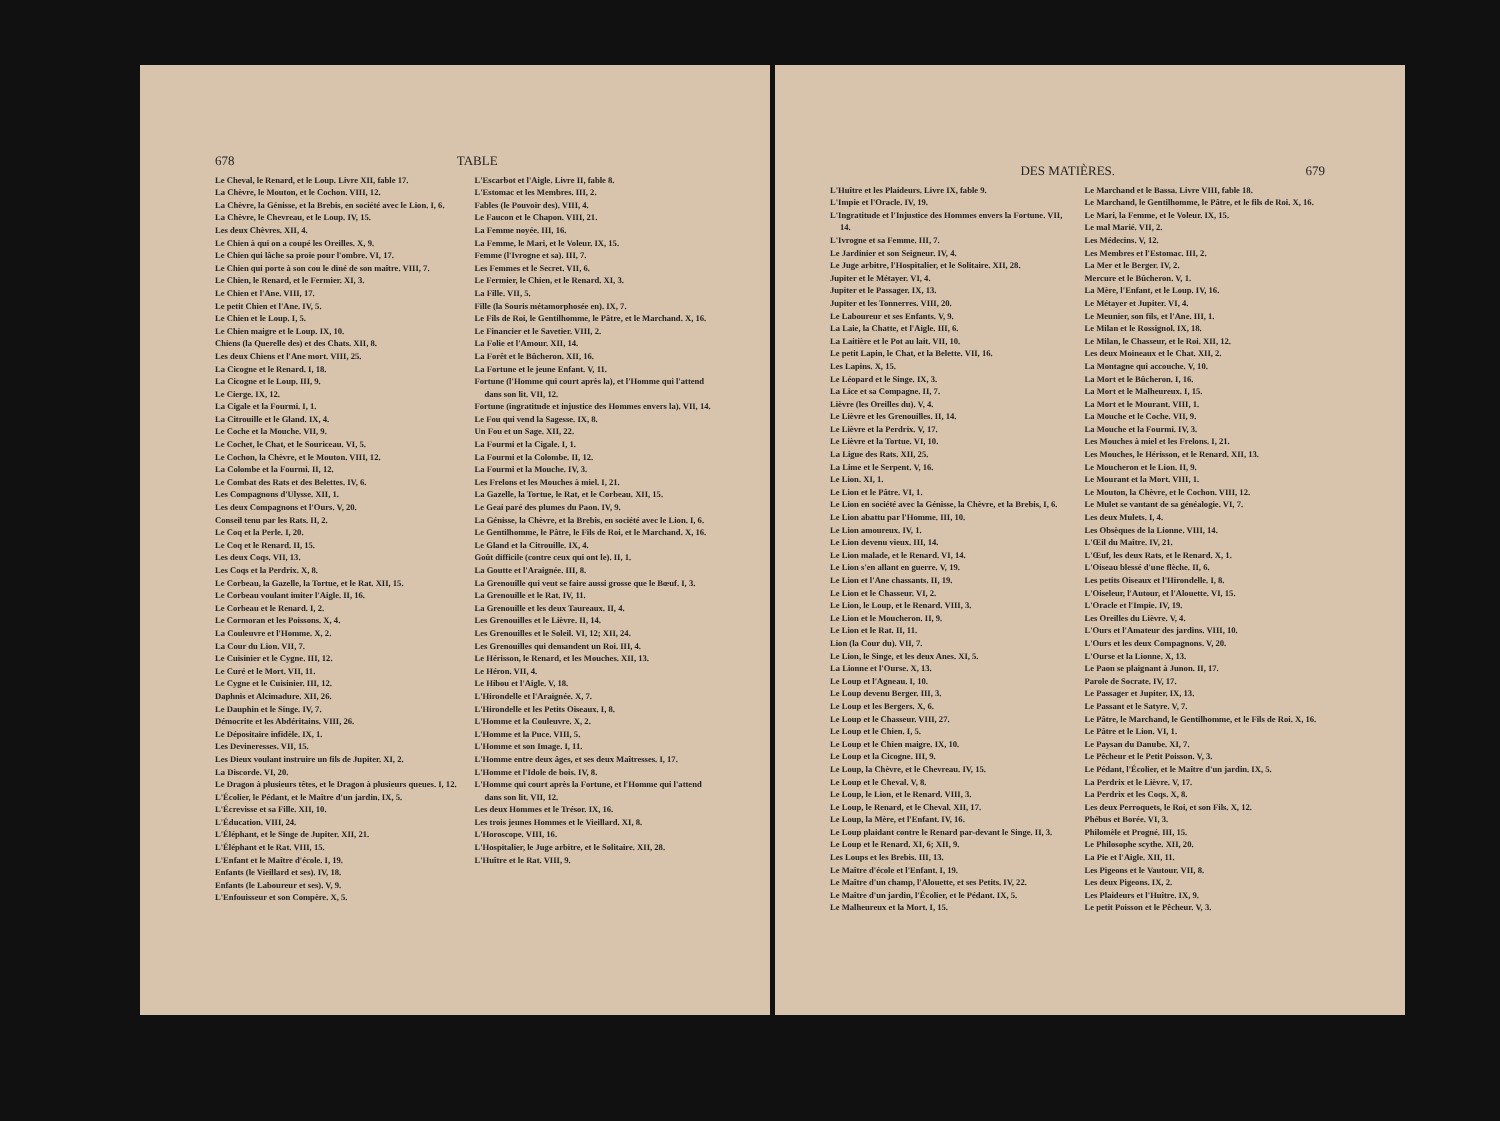678 TABLE
Le Cheval, le Renard, et le Loup. Livre XII, fable 17.
La Chèvre, le Mouton, et le Cochon. VIII, 12.
La Chèvre, la Génisse, et la Brebis, en société avec le Lion. I, 6.
La Chèvre, le Chevreau, et le Loup. IV, 15.
Les deux Chèvres. XII, 4.
Le Chien à qui on a coupé les Oreilles. X, 9.
Le Chien qui lâche sa proie pour l'ombre. VI, 17.
Le Chien qui porte à son cou le diné de son maître. VIII, 7.
Le Chien, le Renard, et le Fermier. XI, 3.
Le Chien et l'Ane. VIII, 17.
Le petit Chien et l'Ane. IV, 5.
Le Chien et le Loup. I, 5.
Le Chien maigre et le Loup. IX, 10.
Chiens (la Querelle des) et des Chats. XII, 8.
Les deux Chiens et l'Ane mort. VIII, 25.
La Cicogne et le Renard. I, 18.
La Cicogne et le Loup. III, 9.
Le Cierge. IX, 12.
La Cigale et la Fourmi. I, 1.
La Citrouille et le Gland. IX, 4.
Le Coche et la Mouche. VII, 9.
Le Cochet, le Chat, et le Souriceau. VI, 5.
Le Cochon, la Chèvre, et le Mouton. VIII, 12.
La Colombe et la Fourmi. II, 12.
Le Combat des Rats et des Belettes. IV, 6.
Les Compagnons d'Ulysse. XII, 1.
Les deux Compagnons et l'Ours. V, 20.
Conseil tenu par les Rats. II, 2.
Le Coq et la Perle. I, 20.
Le Coq et le Renard. II, 15.
Les deux Coqs. VII, 13.
Les Coqs et la Perdrix. X, 8.
Le Corbeau, la Gazelle, la Tortue, et le Rat. XII, 15.
Le Corbeau voulant imiter l'Aigle. II, 16.
Le Corbeau et le Renard. I, 2.
Le Cormoran et les Poissons. X, 4.
La Couleuvre et l'Homme. X, 2.
La Cour du Lion. VII, 7.
Le Cuisinier et le Cygne. III, 12.
Le Curé et le Mort. VII, 11.
Le Cygne et le Cuisinier. III, 12.
Daphnis et Alcimadure. XII, 26.
Le Dauphin et le Singe. IV, 7.
Démocrite et les Abdéritains. VIII, 26.
Le Dépositaire infidèle. IX, 1.
Les Devineresses. VII, 15.
Les Dieux voulant instruire un fils de Jupiter. XI, 2.
La Discorde. VI, 20.
Le Dragon à plusieurs têtes, et le Dragon à plusieurs queues. I, 12.
L'Écolier, le Pédant, et le Maître d'un jardin. IX, 5.
L'Écrevisse et sa Fille. XII, 10.
L'Éducation. VIII, 24.
L'Éléphant, et le Singe de Jupiter. XII, 21.
L'Éléphant et le Rat. VIII, 15.
L'Enfant et le Maître d'école. I, 19.
Enfants (le Vieillard et ses). IV, 18.
Enfants (le Laboureur et ses). V, 9.
L'Enfouisseur et son Compère. X, 5.
L'Escarbot et l'Aigle. Livre II, fable 8.
L'Estomac et les Membres. III, 2.
Fables (le Pouvoir des). VIII, 4.
Le Faucon et le Chapon. VIII, 21.
La Femme noyée. III, 16.
La Femme, le Mari, et le Voleur. IX, 15.
Femme (l'Ivrogne et sa). III, 7.
Les Femmes et le Secret. VII, 6.
Le Fermier, le Chien, et le Renard. XI, 3.
La Fille. VII, 5.
Fille (la Souris métamorphosée en). IX, 7.
Le Fils de Roi, le Gentilhomme, le Pâtre, et le Marchand. X, 16.
Le Financier et le Savetier. VIII, 2.
La Folie et l'Amour. XII, 14.
La Forêt et le Bûcheron. XII, 16.
La Fortune et le jeune Enfant. V, 11.
Fortune (l'Homme qui court après la), et l'Homme qui l'attend dans son lit. VII, 12.
Fortune (ingratitude et injustice des Hommes envers la). VII, 14.
Le Fou qui vend la Sagesse. IX, 8.
Un Fou et un Sage. XII, 22.
La Fourmi et la Cigale. I, 1.
La Fourmi et la Colombe. II, 12.
La Fourmi et la Mouche. IV, 3.
Les Frelons et les Mouches à miel. I, 21.
La Gazelle, la Tortue, le Rat, et le Corbeau. XII, 15.
Le Geai paré des plumes du Paon. IV, 9.
La Génisse, la Chèvre, et la Brebis, en société avec le Lion. I, 6.
Le Gentilhomme, le Pâtre, le Fils de Roi, et le Marchand. X, 16.
Le Gland et la Citrouille. IX, 4.
Goût difficile (contre ceux qui ont le). II, 1.
La Goutte et l'Araignée. III, 8.
La Grenouille qui veut se faire aussi grosse que le Bœuf. I, 3.
La Grenouille et le Rat. IV, 11.
La Grenouille et les deux Taureaux. II, 4.
Les Grenouilles et le Lièvre. II, 14.
Les Grenouilles et le Soleil. VI, 12; XII, 24.
Les Grenouilles qui demandent un Roi. III, 4.
Le Hérisson, le Renard, et les Mouches. XII, 13.
Le Héron. VII, 4.
Le Hibou et l'Aigle. V, 18.
L'Hirondelle et l'Araignée. X, 7.
L'Hirondelle et les Petits Oiseaux. I, 8.
L'Homme et la Couleuvre. X, 2.
L'Homme et la Puce. VIII, 5.
L'Homme et son Image. I, 11.
L'Homme entre deux âges, et ses deux Maîtresses. I, 17.
L'Homme et l'Idole de bois. IV, 8.
L'Homme qui court après la Fortune, et l'Homme qui l'attend dans son lit. VII, 12.
Les deux Hommes et le Trésor. IX, 16.
Les trois jeunes Hommes et le Vieillard. XI, 8.
L'Horoscope. VIII, 16.
L'Hospitalier, le Juge arbitre, et le Solitaire. XII, 28.
L'Huître et le Rat. VIII, 9.
DES MATIÈRES. 679
L'Huître et les Plaideurs. Livre IX, fable 9.
L'Impie et l'Oracle. IV, 19.
L'Ingratitude et l'Injustice des Hommes envers la Fortune. VII, 14.
L'Ivrogne et sa Femme. III, 7.
Le Jardinier et son Seigneur. IV, 4.
Le Juge arbitre, l'Hospitalier, et le Solitaire. XII, 28.
Jupiter et le Métayer. VI, 4.
Jupiter et le Passager. IX, 13.
Jupiter et les Tonnerres. VIII, 20.
Le Laboureur et ses Enfants. V, 9.
La Laie, la Chatte, et l'Aigle. III, 6.
La Laitière et le Pot au lait. VII, 10.
Le petit Lapin, le Chat, et la Belette. VII, 16.
Les Lapins. X, 15.
Le Léopard et le Singe. IX, 3.
La Lice et sa Compagne. II, 7.
Lièvre (les Oreilles du). V, 4.
Le Lièvre et les Grenouilles. II, 14.
Le Lièvre et la Perdrix. V, 17.
Le Lièvre et la Tortue. VI, 10.
La Ligue des Rats. XII, 25.
La Lime et le Serpent. V, 16.
Le Lion. XI, 1.
Le Lion et le Pâtre. VI, 1.
Le Lion en société avec la Génisse, la Chèvre, et la Brebis, I, 6.
Le Lion abattu par l'Homme. III, 10.
Le Lion amoureux. IV, 1.
Le Lion devenu vieux. III, 14.
Le Lion malade, et le Renard. VI, 14.
Le Lion s'en allant en guerre. V, 19.
Le Lion et l'Ane chassants. II, 19.
Le Lion et le Chasseur. VI, 2.
Le Lion, le Loup, et le Renard. VIII, 3.
Le Lion et le Moucheron. II, 9.
Le Lion et le Rat. II, 11.
Lion (la Cour du). VII, 7.
Le Lion, le Singe, et les deux Anes. XI, 5.
La Lionne et l'Ourse. X, 13.
Le Loup et l'Agneau. I, 10.
Le Loup devenu Berger. III, 3.
Le Loup et les Bergers. X, 6.
Le Loup et le Chasseur. VIII, 27.
Le Loup et le Chien. I, 5.
Le Loup et le Chien maigre. IX, 10.
Le Loup et la Cicogne. III, 9.
Le Loup, la Chèvre, et le Chevreau. IV, 15.
Le Loup et le Cheval. V, 8.
Le Loup, le Lion, et le Renard. VIII, 3.
Le Loup, le Renard, et le Cheval. XII, 17.
Le Loup, la Mère, et l'Enfant. IV, 16.
Le Loup plaidant contre le Renard par-devant le Singe. II, 3.
Le Loup et le Renard. XI, 6; XII, 9.
Les Loups et les Brebis. III, 13.
Le Maître d'école et l'Enfant. I, 19.
Le Maître d'un champ, l'Alouette, et ses Petits. IV, 22.
Le Maître d'un jardin, l'Écolier, et le Pédant. IX, 5.
Le Malheureux et la Mort. I, 15.
Le Marchand et le Bassa. Livre VIII, fable 18.
Le Marchand, le Gentilhomme, le Pâtre, et le fils de Roi. X, 16.
Le Mari, la Femme, et le Voleur. IX, 15.
Le mal Marié. VII, 2.
Les Médecins. V, 12.
Les Membres et l'Estomac. III, 2.
La Mer et le Berger. IV, 2.
Mercure et le Bûcheron. V, 1.
La Mère, l'Enfant, et le Loup. IV, 16.
Le Métayer et Jupiter. VI, 4.
Le Meunier, son fils, et l'Ane. III, 1.
Le Milan et le Rossignol. IX, 18.
Le Milan, le Chasseur, et le Roi. XII, 12.
Les deux Moineaux et le Chat. XII, 2.
La Montagne qui accouche. V, 10.
La Mort et le Bûcheron. I, 16.
La Mort et le Malheureux. I, 15.
La Mort et le Mourant. VIII, 1.
La Mouche et le Coche. VII, 9.
La Mouche et la Fourmi. IV, 3.
Les Mouches à miel et les Frelons. I, 21.
Les Mouches, le Hérisson, et le Renard. XII, 13.
Le Moucheron et le Lion. II, 9.
Le Mourant et la Mort. VIII, 1.
Le Mouton, la Chèvre, et le Cochon. VIII, 12.
Le Mulet se vantant de sa généalogie. VI, 7.
Les deux Mulets. I, 4.
Les Obsèques de la Lionne. VIII, 14.
L'Œil du Maître. IV, 21.
L'Œuf, les deux Rats, et le Renard. X, 1.
L'Oiseau blessé d'une flèche. II, 6.
Les petits Oiseaux et l'Hirondelle. I, 8.
L'Oiseleur, l'Autour, et l'Alouette. VI, 15.
L'Oracle et l'Impie. IV, 19.
Les Oreilles du Lièvre. V, 4.
L'Ours et l'Amateur des jardins. VIII, 10.
L'Ours et les deux Compagnons. V, 20.
L'Ourse et la Lionne. X, 13.
Le Paon se plaignant à Junon. II, 17.
Parole de Socrate. IV, 17.
Le Passager et Jupiter. IX, 13.
Le Passant et le Satyre. V, 7.
Le Pâtre, le Marchand, le Gentilhomme, et le Fils de Roi. X, 16.
Le Pâtre et le Lion. VI, 1.
Le Paysan du Danube. XI, 7.
Le Pêcheur et le Petit Poisson. V, 3.
Le Pédant, l'Écolier, et le Maître d'un jardin. IX, 5.
La Perdrix et le Lièvre. V, 17.
La Perdrix et les Coqs. X, 8.
Les deux Perroquets, le Roi, et son Fils. X, 12.
Phébus et Borée. VI, 3.
Philomèle et Progné. III, 15.
Le Philosophe scythe. XII, 20.
La Pie et l'Aigle. XII, 11.
Les Pigeons et le Vautour. VII, 8.
Les deux Pigeons. IX, 2.
Les Plaideurs et l'Huître. IX, 9.
Le petit Poisson et le Pêcheur. V, 3.